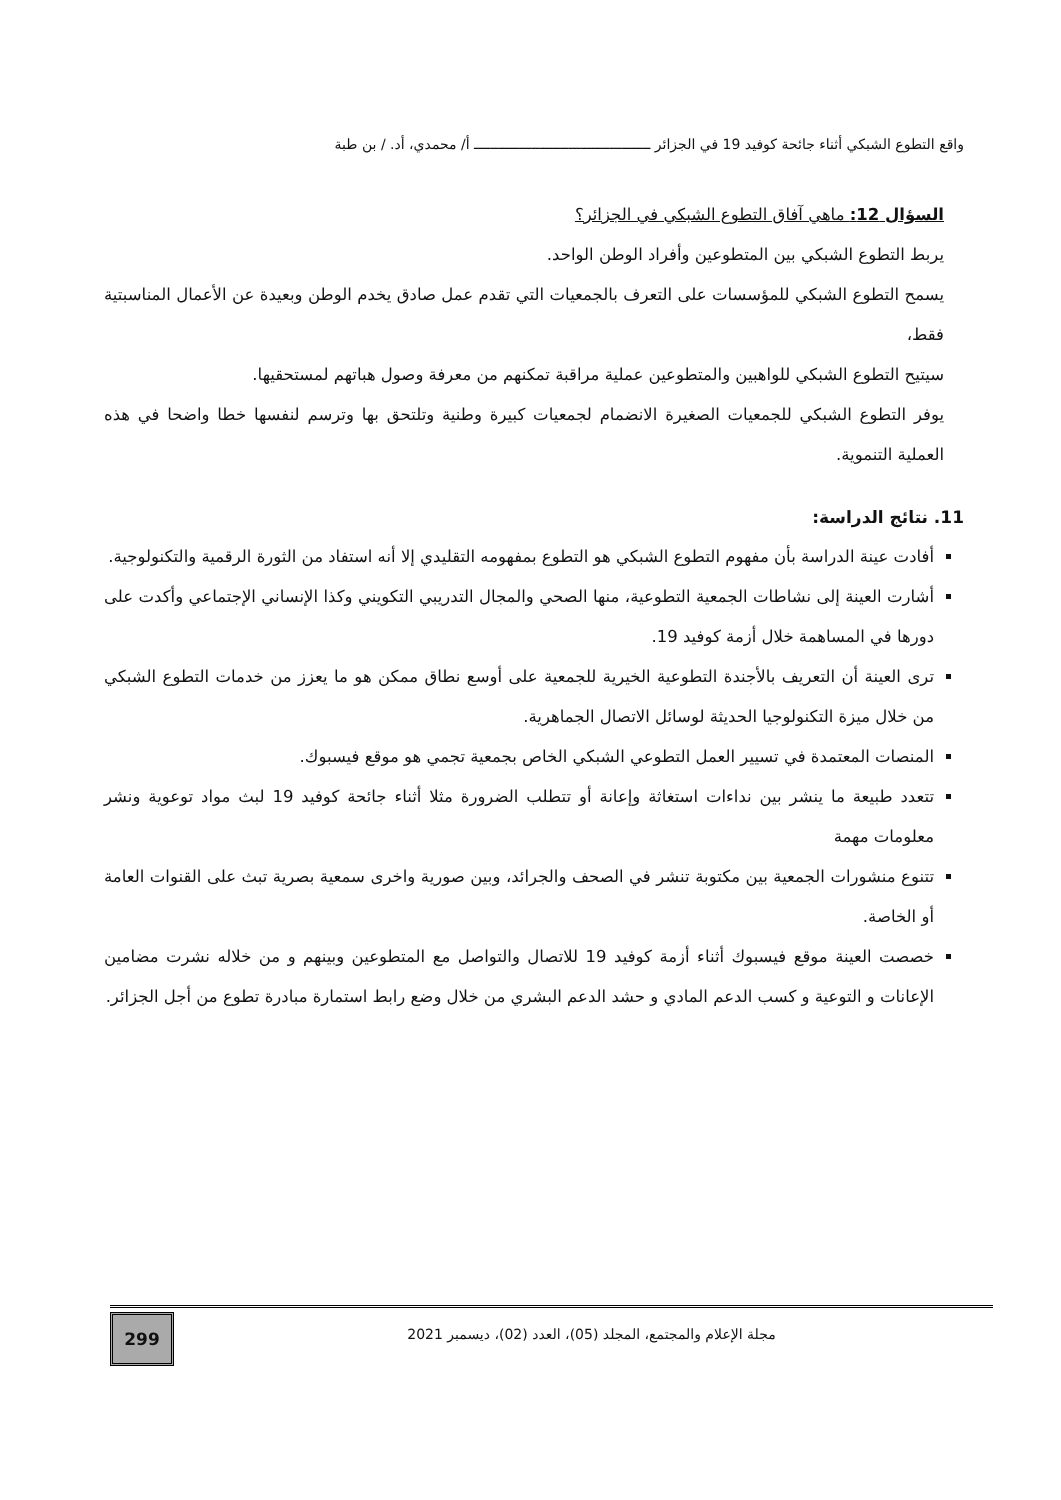واقع التطوع الشبكي أثناء جائحة كوفيد 19 في الجزائر ـــــــــــــــــــــــــــــــــــــــــــ أ/ محمدي، أد. / بن طبة
السؤال 12: ماهي آفاق التطوع الشبكي في الجزائر؟
يربط التطوع الشبكي بين المتطوعين وأفراد الوطن الواحد.
يسمح التطوع الشبكي للمؤسسات على التعرف بالجمعيات التي تقدم عمل صادق يخدم الوطن وبعيدة عن الأعمال المناسبتية فقط،
سيتيح التطوع الشبكي للواهبين والمتطوعين عملية مراقبة تمكنهم من معرفة وصول هباتهم لمستحقيها.
يوفر التطوع الشبكي للجمعيات الصغيرة الانضمام لجمعيات كبيرة وطنية وتلتحق بها وترسم لنفسها خطا واضحا في هذه العملية التنموية.
11. نتائج الدراسة:
أفادت عينة الدراسة بأن مفهوم التطوع الشبكي هو التطوع بمفهومه التقليدي إلا أنه استفاد من الثورة الرقمية والتكنولوجية.
أشارت العينة إلى نشاطات الجمعية التطوعية، منها الصحي والمجال التدريبي التكويني وكذا الإنساني الإجتماعي وأكدت على دورها في المساهمة خلال أزمة كوفيد 19.
ترى العينة أن التعريف بالأجندة التطوعية الخيرية للجمعية على أوسع نطاق ممكن هو ما يعزز من خدمات التطوع الشبكي من خلال ميزة التكنولوجيا الحديثة لوسائل الاتصال الجماهرية.
المنصات المعتمدة في تسيير العمل التطوعي الشبكي الخاص بجمعية تجمي هو موقع فيسبوك.
تتعدد طبيعة ما ينشر بين نداءات استغاثة وإعانة أو تتطلب الضرورة مثلا أثناء جائحة كوفيد 19 لبث مواد توعوية ونشر معلومات مهمة
تتنوع منشورات الجمعية بين مكتوبة تنشر في الصحف والجرائد، وبين صورية واخرى سمعية بصرية تبث على القنوات العامة أو الخاصة.
خصصت العينة موقع فيسبوك أثناء أزمة كوفيد 19 للاتصال والتواصل مع المتطوعين وبينهم و من خلاله نشرت مضامين الإعانات و التوعية و كسب الدعم المادي و حشد الدعم البشري من خلال وضع رابط استمارة مبادرة تطوع من أجل الجزائر.
299
مجلة الإعلام والمجتمع، المجلد (05)، العدد (02)، ديسمبر 2021